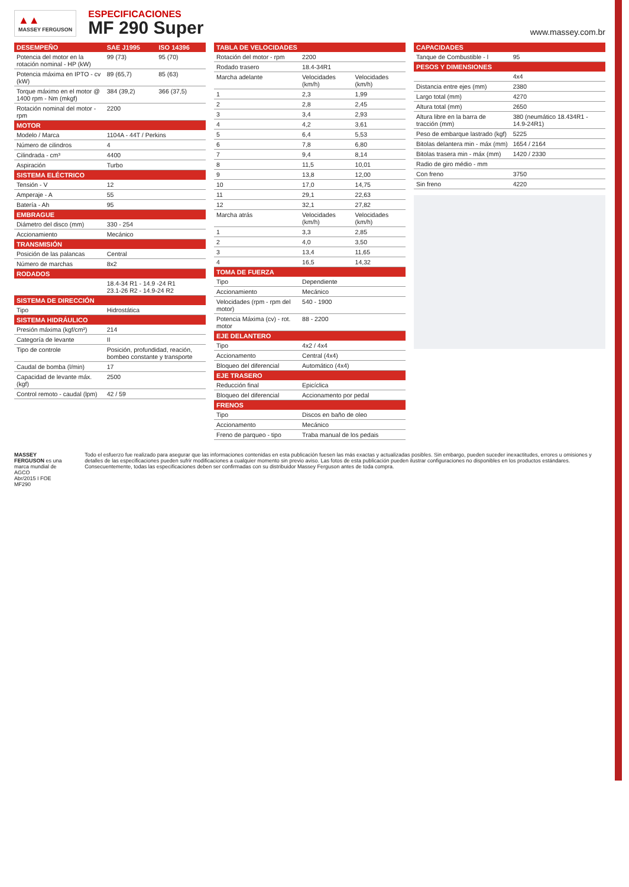▲▲
MASSEY FERGUSON
ESPECIFICACIONES
MF 290 Super
www.massey.com.br
| DESEMPEÑO | SAE J1995 | ISO 14396 |
| --- | --- | --- |
| Potencia del motor en la rotación nominal - HP (kW) | 99 (73) | 95 (70) |
| Potencia máxima en IPTO - cv (kW) | 89 (65,7) | 85 (63) |
| Torque máximo en el motor @ 1400 rpm - Nm (mkgf) | 384 (39,2) | 366 (37,5) |
| Rotación nominal del motor - rpm | 2200 | |
| MOTOR | | |
| Modelo / Marca | 1104A - 44T / Perkins | |
| Número de cilindros | 4 | |
| Cilindrada - cm³ | 4400 | |
| Aspiración | Turbo | |
| SISTEMA ELÉCTRICO | | |
| Tensión - V | 12 | |
| Amperaje - A | 55 | |
| Batería - Ah | 95 | |
| EMBRAGUE | | |
| Diámetro del disco (mm) | 330 - 254 | |
| Accionamiento | Mecánico | |
| TRANSMISIÓN | | |
| Posición de las palancas | Central | |
| Número de marchas | 8x2 | |
| RODADOS | | |
| | 18.4-34 R1 - 14.9 -24 R1 23.1-26 R2 - 14.9-24 R2 | |
| SISTEMA DE DIRECCIÓN | | |
| Tipo | Hidrostática | |
| SISTEMA HIDRÁULICO | | |
| Presión máxima (kgf/cm²) | 214 | |
| Categoría de levante | II | |
| Tipo de controle | Posición, profundidad, reación, bombeo constante y transporte | |
| Caudal de bomba (l/min) | 17 | |
| Capacidad de levante máx. (kgf) | 2500 | |
| Control remoto - caudal (lpm) | 42 / 59 | |
| TABLA DE VELOCIDADES | | |
| --- | --- | --- |
| Rotación del motor - rpm | 2200 | |
| Rodado trasero | 18.4-34R1 | |
| Marcha adelante | Velocidades (km/h) | Velocidades (km/h) |
| 1 | 2,3 | 1,99 |
| 2 | 2,8 | 2,45 |
| 3 | 3,4 | 2,93 |
| 4 | 4,2 | 3,61 |
| 5 | 6,4 | 5,53 |
| 6 | 7,8 | 6,80 |
| 7 | 9,4 | 8,14 |
| 8 | 11,5 | 10,01 |
| 9 | 13,8 | 12,00 |
| 10 | 17,0 | 14,75 |
| 11 | 29,1 | 22,63 |
| 12 | 32,1 | 27,82 |
| Marcha atrás | Velocidades (km/h) | Velocidades (km/h) |
| 1 | 3,3 | 2,85 |
| 2 | 4,0 | 3,50 |
| 3 | 13,4 | 11,65 |
| 4 | 16,5 | 14,32 |
| TOMA DE FUERZA | | |
| Tipo | Dependiente | |
| Accionamiento | Mecánico | |
| Velocidades (rpm - rpm del motor) | 540 - 1900 | |
| Potencia Máxima (cv) - rot. motor | 88 - 2200 | |
| EJE DELANTERO | | |
| Tipo | 4x2 / 4x4 | |
| Accionamento | Central (4x4) | |
| Bloqueo del diferencial | Automático (4x4) | |
| EJE TRASERO | | |
| Reducción final | Epicíclica | |
| Bloqueo del diferencial | Accionamento por pedal | |
| FRENOS | | |
| Tipo | Discos en baño de oleo | |
| Accionamento | Mecánico | |
| Freno de parqueo - tipo | Traba manual de los pedais | |
| CAPACIDADES | |
| --- | --- |
| Tanque de Combustible - l | 95 |
| PESOS Y DIMENSIONES | |
| | 4x4 |
| Distancia entre ejes (mm) | 2380 |
| Largo total (mm) | 4270 |
| Altura total (mm) | 2650 |
| Altura libre en la barra de tracción (mm) | 380 (neumático 18.434R1 - 14.9-24R1) |
| Peso de embarque lastrado (kgf) | 5225 |
| Bitolas delantera min - máx (mm) | 1654 / 2164 |
| Bitolas trasera min - máx (mm) | 1420 / 2330 |
| Radio de giro médio - mm | |
| Con freno | 3750 |
| Sin freno | 4220 |
MASSEY FERGUSON es una marca mundial de AGCO
Abr/2015 I FOE MF290
Todo el esfuerzo fue realizado para asegurar que las informaciones contenidas en esta publicación fuesen las más exactas y actualizadas posibles. Sin embargo, pueden suceder inexactitudes, errores u omisiones y detalles de las especificaciones pueden sufrir modificaciones a cualquier momento sin previo aviso. Las fotos de esta publicación pueden ilustrar configuraciones no disponibles en los productos estándares. Consecuentemente, todas las especificaciones deben ser confirmadas con su distribuidor Massey Ferguson antes de toda compra.